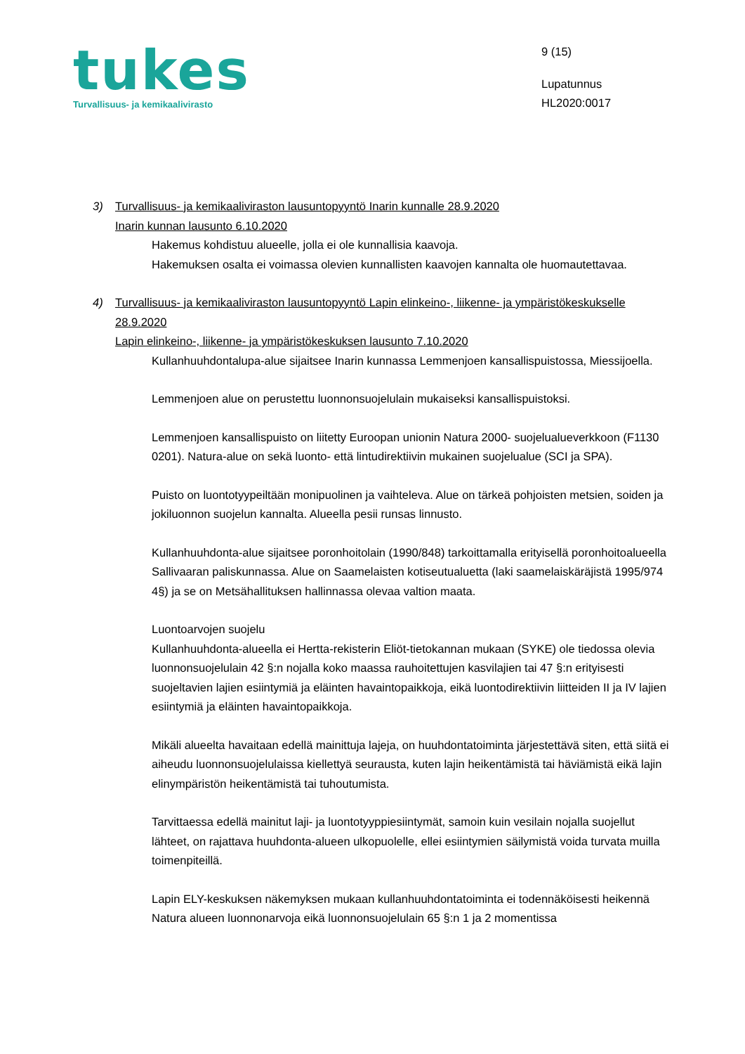tukes
Turvallisuus- ja kemikaalivirasto
9 (15)
Lupatunnus
HL2020:0017
3) Turvallisuus- ja kemikaaliviraston lausuntopyyntö Inarin kunnalle 28.9.2020
Inarin kunnan lausunto 6.10.2020
Hakemus kohdistuu alueelle, jolla ei ole kunnallisia kaavoja.
Hakemuksen osalta ei voimassa olevien kunnallisten kaavojen kannalta ole huomautettavaa.
4) Turvallisuus- ja kemikaaliviraston lausuntopyyntö Lapin elinkeino-, liikenne- ja ympäristökeskukselle 28.9.2020
Lapin elinkeino-, liikenne- ja ympäristökeskuksen lausunto 7.10.2020
Kullanhuuhdontalupa-alue sijaitsee Inarin kunnassa Lemmenjoen kansallispuistossa, Miessijoella.
Lemmenjoen alue on perustettu luonnonsuojelulain mukaiseksi kansallispuistoksi.
Lemmenjoen kansallispuisto on liitetty Euroopan unionin Natura 2000- suojelualueverkkoon (F1130 0201). Natura-alue on sekä luonto- että lintudirektiivin mukainen suojelualue (SCI ja SPA).
Puisto on luontotyypeiltään monipuolinen ja vaihteleva. Alue on tärkeä pohjoisten metsien, soiden ja jokiluonnon suojelun kannalta. Alueella pesii runsas linnusto.
Kullanhuuhdonta-alue sijaitsee poronhoitolain (1990/848) tarkoittamalla erityisellä poronhoitoalueella Sallivaaran paliskunnassa. Alue on Saamelaisten kotiseutualuetta (laki saamelaiskäräjistä 1995/974 4§) ja se on Metsähallituksen hallinnassa olevaa valtion maata.
Luontoarvojen suojelu
Kullanhuuhdonta-alueella ei Hertta-rekisterin Eliöt-tietokannan mukaan (SYKE) ole tiedossa olevia luonnonsuojelulain 42 §:n nojalla koko maassa rauhoitettujen kasvilajien tai 47 §:n erityisesti suojeltavien lajien esiintymiä ja eläinten havaintopaikkoja, eikä luontodirektiivin liitteiden II ja IV lajien esiintymiä ja eläinten havaintopaikkoja.
Mikäli alueelta havaitaan edellä mainittuja lajeja, on huuhdontatoiminta järjestettävä siten, että siitä ei aiheudu luonnonsuojelulaissa kiellettyä seurausta, kuten lajin heikentämistä tai häviämistä eikä lajin elinympäristön heikentämistä tai tuhoutumista.
Tarvittaessa edellä mainitut laji- ja luontotyyppiesiintymät, samoin kuin vesilain nojalla suojellut lähteet, on rajattava huuhdonta-alueen ulkopuolelle, ellei esiintymien säilymistä voida turvata muilla toimenpiteillä.
Lapin ELY-keskuksen näkemyksen mukaan kullanhuuhdontatoiminta ei todennäköisesti heikennä Natura alueen luonnonarvoja eikä luonnonsuojelulain 65 §:n 1 ja 2 momentissa